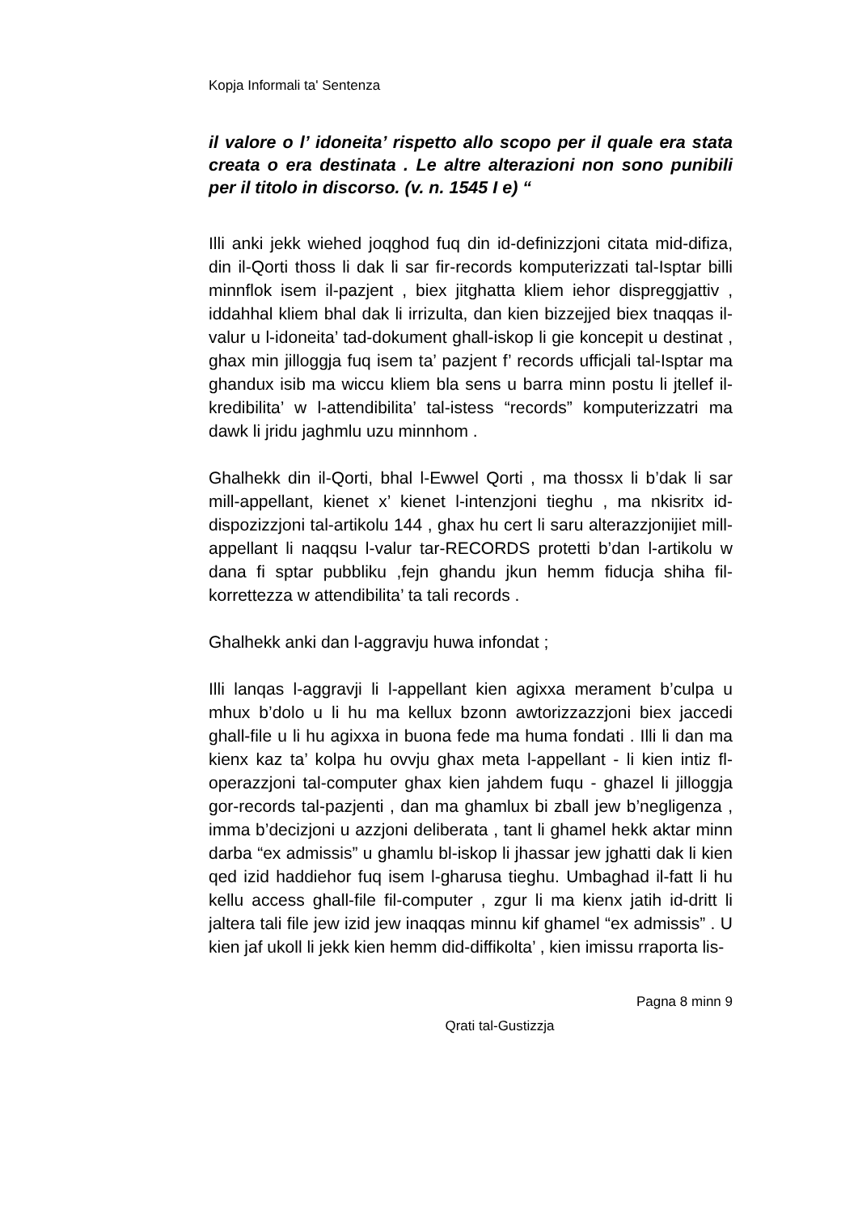Kopja Informali ta' Sentenza
il valore o l’ idoneita’ rispetto allo scopo per il quale era stata creata o era destinata . Le altre alterazioni non sono punibili per il titolo in discorso. (v. n. 1545 I e) “
Illi anki jekk wiehed joqghod fuq din id-definizzjoni citata mid-difiza, din il-Qorti thoss li dak li sar fir-records komputerizzati tal-Isptar billi minnflok isem il-pazjent , biex jitghatta kliem iehor dispreggjattiv , iddahhal kliem bhal dak li irrizulta, dan kien bizzejjed biex tnaqqas il-valur u l-idoneita’ tad-dokument ghall-iskop li gie koncepit u destinat , ghax min jilloggja fuq isem ta’ pazjent f’ records ufficjali tal-Isptar ma ghandux isib ma wiccu kliem bla sens u barra minn postu li jtellef il-kredibilita’ w l-attendibilita’ tal-istess “records” komputerizzatri ma dawk li jridu jaghmlu uzu minnhom .
Ghalhekk din il-Qorti, bhal l-Ewwel Qorti , ma thossx li b’dak li sar mill-appellant, kienet x’ kienet l-intenzjoni tieghu , ma nkisritx id-dispozizzjoni tal-artikolu 144 , ghax hu cert li saru alterazzjonijiet mill-appellant li naqqsu l-valur tar-RECORDS protetti b’dan l-artikolu w dana fi sptar pubbliku ,fejn ghandu jkun hemm fiducja shiha fil-korrettezza w attendibilita’ ta tali records .
Ghalhekk anki dan l-aggravju huwa infondat ;
Illi lanqas l-aggravji li l-appellant kien agixxa merament b’culpa u mhux b’dolo u li hu ma kellux bzonn awtorizzazzjoni biex jaccedi ghall-file u li hu agixxa in buona fede ma huma fondati . Illi li dan ma kienx kaz ta’ kolpa hu ovvju ghax meta l-appellant - li kien intiz fl-operazzjoni tal-computer ghax kien jahdem fuqu - ghazel li jilloggja gor-records tal-pazjenti , dan ma ghamlux bi zball jew b’negligenza , imma b’decizjoni u azzjoni deliberata , tant li ghamel hekk aktar minn darba “ex admissis” u ghamlu bl-iskop li jhassar jew jghatti dak li kien qed izid haddiehor fuq isem l-gharusa tieghu. Umbaghad il-fatt li hu kellu access ghall-file fil-computer , zgur li ma kienx jatih id-dritt li jaltera tali file jew izid jew inaqqas minnu kif ghamel “ex admissis” . U kien jaf ukoll li jekk kien hemm did-diffikolta’ , kien imissu rraporta lis-
Pagna 8 minn 9
Qrati tal-Gustizzja